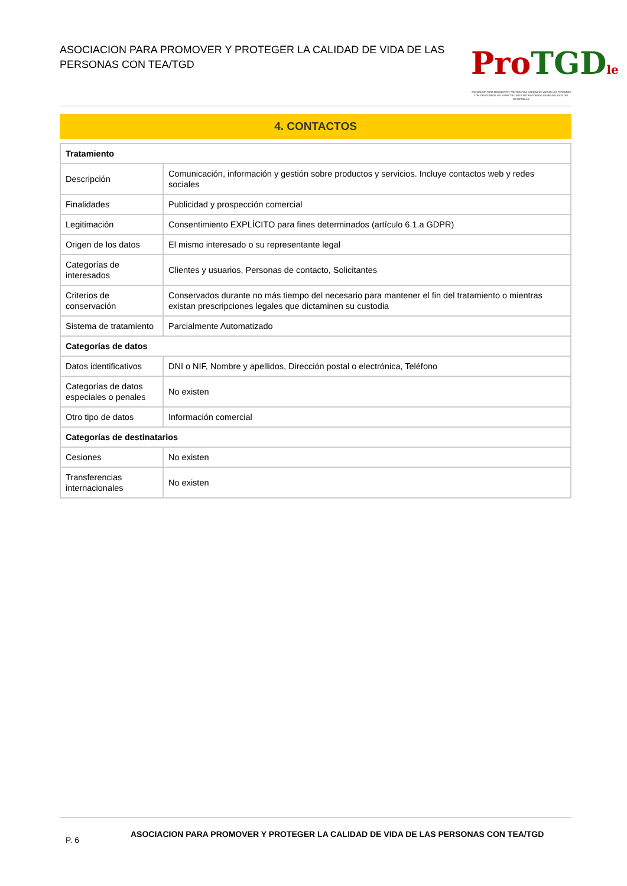ASOCIACION PARA PROMOVER Y PROTEGER LA CALIDAD DE VIDA DE LAS PERSONAS CON TEA/TGD
Pro TGD le
ASOCIACIÓN PARA PROMOVER Y PROTEGER LA CALIDAD DE VIDA DE LAS PERSONAS CON TRASTORNOS DEL ESPECTRO AUTISTA/TRASTORNOS GENERALIZADOS DEL DESARROLLO
4. CONTACTOS
| Tratamiento | |
| --- | --- |
| Descripción | Comunicación, información y gestión sobre productos y servicios. Incluye contactos web y redes sociales |
| Finalidades | Publicidad y prospección comercial |
| Legitimación | Consentimiento EXPLÍCITO para fines determinados (artículo 6.1.a GDPR) |
| Origen de los datos | El mismo interesado o su representante legal |
| Categorías de interesados | Clientes y usuarios, Personas de contacto, Solicitantes |
| Criterios de conservación | Conservados durante no más tiempo del necesario para mantener el fin del tratamiento o mientras existan prescripciones legales que dictaminen su custodia |
| Sistema de tratamiento | Parcialmente Automatizado |
| Categorías de datos | |
| Datos identificativos | DNI o NIF, Nombre y apellidos, Dirección postal o electrónica, Teléfono |
| Categorías de datos especiales o penales | No existen |
| Otro tipo de datos | Información comercial |
| Categorías de destinatarios | |
| Cesiones | No existen |
| Transferencias internacionales | No existen |
P. 6
ASOCIACION PARA PROMOVER Y PROTEGER LA CALIDAD DE VIDA DE LAS PERSONAS CON TEA/TGD